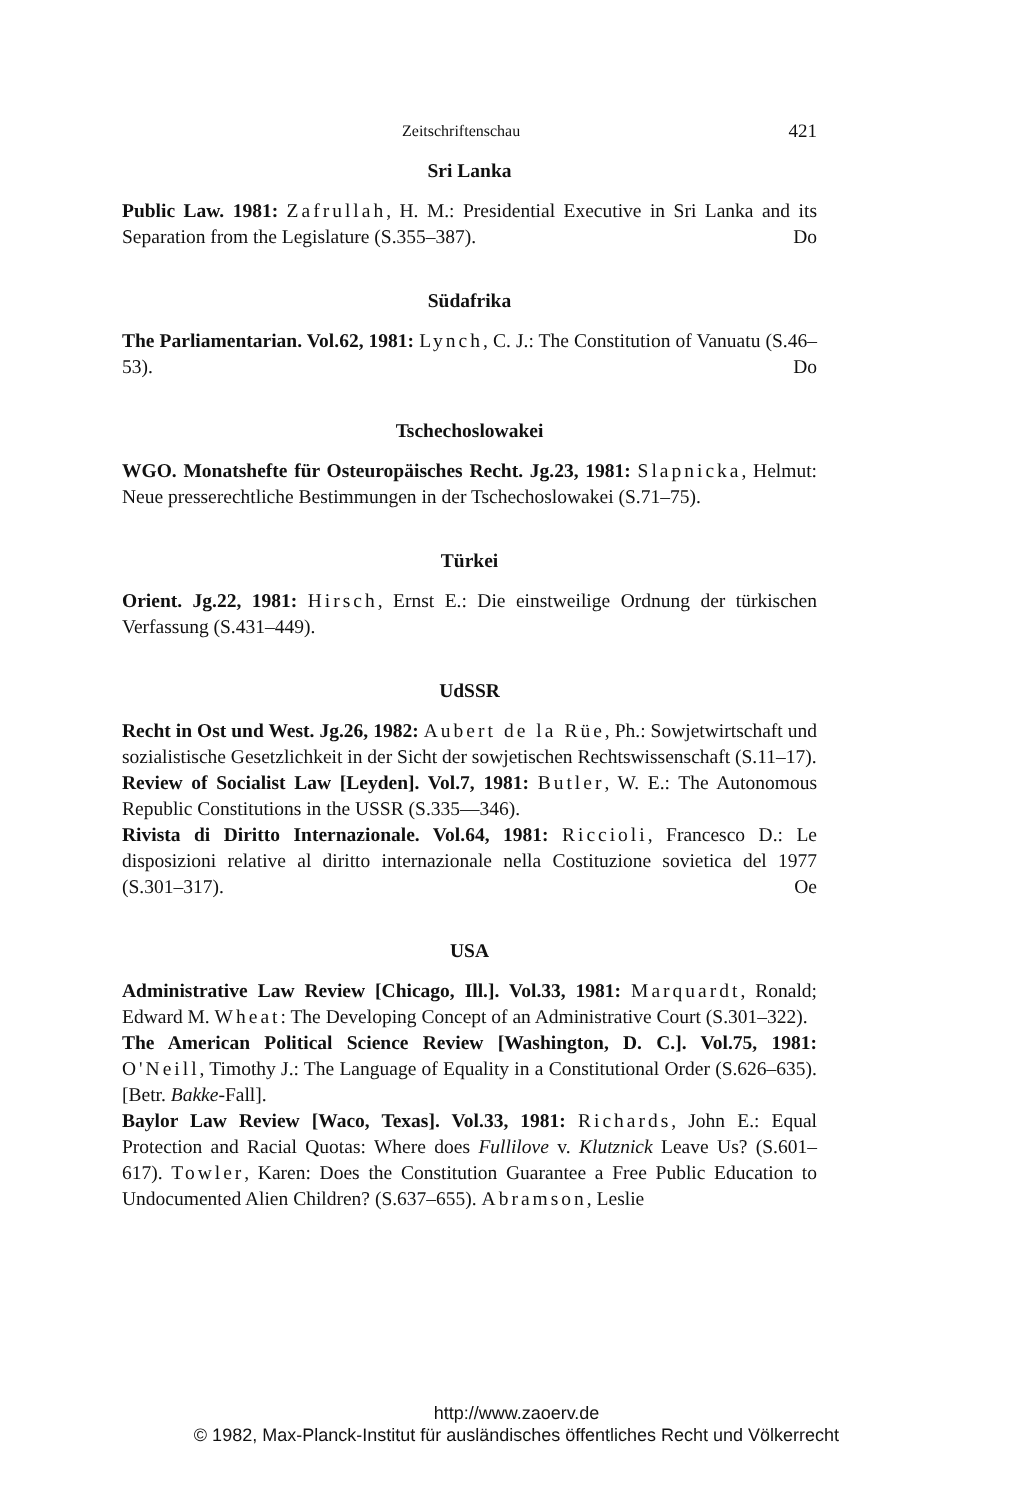Zeitschriftenschau 421
Sri Lanka
Public Law. 1981: Zafrullah, H. M.: Presidential Executive in Sri Lanka and its Separation from the Legislature (S.355–387). Do
Südafrika
The Parliamentarian. Vol.62, 1981: Lynch, C. J.: The Constitution of Vanuatu (S.46–53). Do
Tschechoslowakei
WGO. Monatshefte für Osteuropäisches Recht. Jg.23, 1981: Slapnicka, Helmut: Neue presserechtliche Bestimmungen in der Tschechoslowakei (S.71–75).
Türkei
Orient. Jg.22, 1981: Hirsch, Ernst E.: Die einstweilige Ordnung der türkischen Verfassung (S.431–449).
UdSSR
Recht in Ost und West. Jg.26, 1982: Aubert de la Rüe, Ph.: Sowjetwirtschaft und sozialistische Gesetzlichkeit in der Sicht der sowjetischen Rechtswissenschaft (S.11–17).
Review of Socialist Law [Leyden]. Vol.7, 1981: Butler, W. E.: The Autonomous Republic Constitutions in the USSR (S.335—346).
Rivista di Diritto Internazionale. Vol.64, 1981: Riccioli, Francesco D.: Le disposizioni relative al diritto internazionale nella Costituzione sovietica del 1977 (S.301–317). Oe
USA
Administrative Law Review [Chicago, Ill.]. Vol.33, 1981: Marquardt, Ronald; Edward M. Wheat: The Developing Concept of an Administrative Court (S.301–322).
The American Political Science Review [Washington, D. C.]. Vol.75, 1981: O'Neill, Timothy J.: The Language of Equality in a Constitutional Order (S.626–635). [Betr. Bakke-Fall].
Baylor Law Review [Waco, Texas]. Vol.33, 1981: Richards, John E.: Equal Protection and Racial Quotas: Where does Fullilove v. Klutznick Leave Us? (S.601–617). Towler, Karen: Does the Constitution Guarantee a Free Public Education to Undocumented Alien Children? (S.637–655). Abramson, Leslie
http://www.zaoerv.de
© 1982, Max-Planck-Institut für ausländisches öffentliches Recht und Völkerrecht